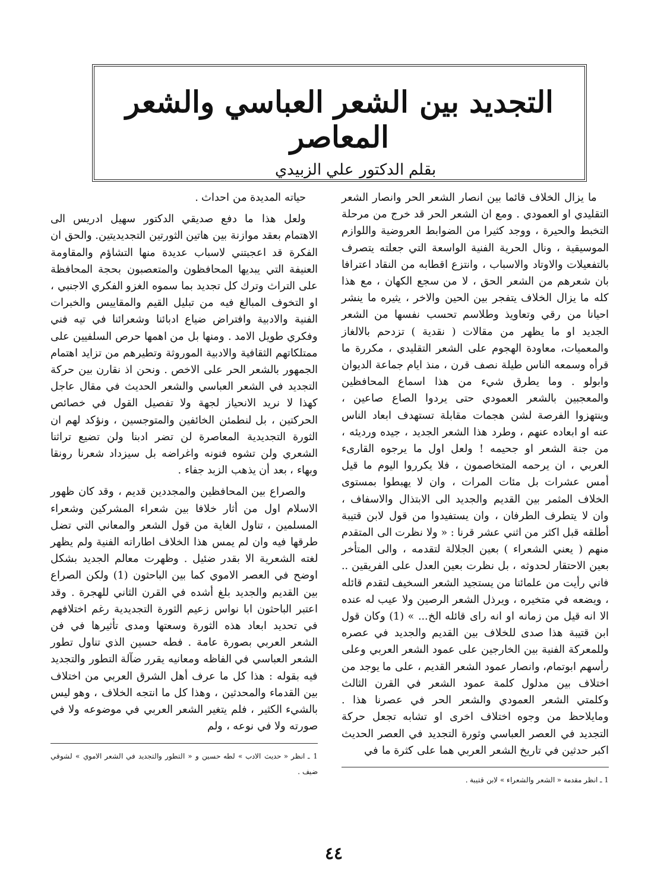التجديد بين الشعر العباسي والشعر المعاصر
بقلم الدكتور علي الزبيدي
ما يزال الخلاف قائما بين انصار الشعر الحر وانصار الشعر التقليدي او العمودي . ومع ان الشعر الحر قد خرج من مرحلة التخبط والحيرة ، ووجد كثيرا من الضوابط العروضية واللوازم الموسيقية ، ونال الحرية الفنية الواسعة التي جعلته يتصرف بالتفعيلات والاوتاد والاسباب ، وانتزع اقطابه من النقاد اعترافا بان شعرهم من الشعر الحق ، لا من سجع الكهان ، مع هذا كله ما يزال الخلاف يتفجر بين الحين والاخر ، يثيره ما ينشر احيانا من رقي وتعاويذ وطلاسم تحسب نفسها من الشعر الجديد او ما يظهر من مقالات ( نقدية ) تزدحم بالالغاز والمعميات، معاودة الهجوم على الشعر التقليدي ، مكررة ما قرأه وسمعه الناس طيلة نصف قرن ، منذ ايام جماعة الديوان وابولو . وما يطرق شيء من هذا اسماع المحافظين والمعجبين بالشعر العمودي حتى يردوا الصاع صاعين ، وينتهزوا الفرصة لشن هجمات مقابلة تستهدف ابعاد الناس عنه او ابعاده عنهم ، وطرد هذا الشعر الجديد ، جيده ورديئه ، من جنة الشعر او جحيمه ! ولعل اول ما يرجوه القارىء العربي ، ان يرحمه المتخاصمون ، فلا يكرروا اليوم ما قيل أمس عشرات بل مئات المرات ، وان لا يهبطوا بمستوى الخلاف المثمر بين القديم والجديد الى الابتذال والاسفاف ، وان لا يتطرف الطرفان ، وان يستفيدوا من قول لابن قتيبة أطلقه قبل اكثر من اثني عشر قرنا : « ولا نظرت الى المتقدم منهم ( يعني الشعراء ) بعين الجلالة لتقدمه ، والى المتأخر بعين الاحتقار لحدوثه ، بل نظرت بعين العدل على الفريقين .. فاني رأيت من علمائنا من يستجيد الشعر السخيف لتقدم قائله ، ويضعه في متخيره ، ويرذل الشعر الرصين ولا عيب له عنده الا انه قيل من زمانه او انه راى قائله الخ... » (1) وكان قول ابن قتيبة هذا صدى للخلاف بين القديم والجديد في عصره وللمعركة الفنية بين الخارجين على عمود الشعر العربي وعلى رأسهم ابوتمام، وانصار عمود الشعر القديم ، على ما يوجد من اختلاف بين مدلول كلمة عمود الشعر في القرن الثالث وكلمتي الشعر العمودي والشعر الحر في عصرنا هذا . ومايلاحظ من وجوه اختلاف اخرى او تشابه تجعل حركة التجديد في العصر العباسي وثورة التجديد في العصر الحديث اكبر حدثين في تاريخ الشعر العربي هما على كثرة ما في
1 ـ انظر مقدمة « الشعر والشعراء » لابن قتيبة .
حياته المديدة من احداث .
ولعل هذا ما دفع صديقي الدكتور سهيل ادريس الى الاهتمام بعقد موازنة بين هاتين الثورتين التجديديتين. والحق ان الفكرة قد اعجبتني لاسباب عديدة منها التشاؤم والمقاومة العنيفة التي يبديها المحافظون والمتعصبون بحجة المحافظة على التراث وترك كل تجديد بما سموه الغزو الفكري الاجنبي ، او التخوف المبالغ فيه من تبليل القيم والمقاييس والخبرات الفنية والادبية وافتراض ضياع ادبائنا وشعرائنا في تيه فني وفكري طويل الامد . ومنها بل من اهمها حرص السلفيين على ممتلكاتهم الثقافية والادبية الموروثة وتطيرهم من تزايد اهتمام الجمهور بالشعر الحر على الاخص . ونحن اذ نقارن بين حركة التجديد في الشعر العباسي والشعر الحديث في مقال عاجل كهذا لا نريد الانحياز لجهة ولا تفصيل القول في خصائص الحركتين ، بل لنطمئن الخائفين والمتوجسين ، ونؤكد لهم ان الثورة التجديدية المعاصرة لن تضر ادبنا ولن تضيع تراثنا الشعري ولن تشوه فنونه واغراضه بل سيزداد شعرنا رونقا وبهاء ، بعد أن يذهب الزبد جفاء .
والصراع بين المحافظين والمجددين قديم ، وقد كان ظهور الاسلام اول من أثار خلافا بين شعراء المشركين وشعراء المسلمين ، تناول الغاية من قول الشعر والمعاني التي تضل طرقها فيه وان لم يمس هذا الخلاف اطاراته الفنية ولم يظهر لغته الشعرية الا بقدر ضئيل . وظهرت معالم الجديد بشكل اوضح في العصر الاموي كما بين الباحثون (1) ولكن الصراع بين القديم والجديد بلغ أشده في القرن الثاني للهجرة . وقد اعتبر الباحثون ابا نواس زعيم الثورة التجديدية رغم اختلافهم في تحديد ابعاد هذه الثورة وسعتها ومدى تأثيرها في فن الشعر العربي بصورة عامة . فطه حسين الذي تناول تطور الشعر العباسي في الفاظه ومعانيه يقرر ضآلة التطور والتجديد فيه بقوله : هذا كل ما عرف أهل الشرق العربي من اختلاف بين القدماء والمحدثين ، وهذا كل ما انتجه الخلاف ، وهو ليس بالشيء الكثير ، فلم يتغير الشعر العربي في موضوعه ولا في صورته ولا في نوعه ، ولم
1 ـ انظر « حديث الادب » لطه حسين و « التطور والتجديد في الشعر الاموي » لشوقي ضيف .
٤٤